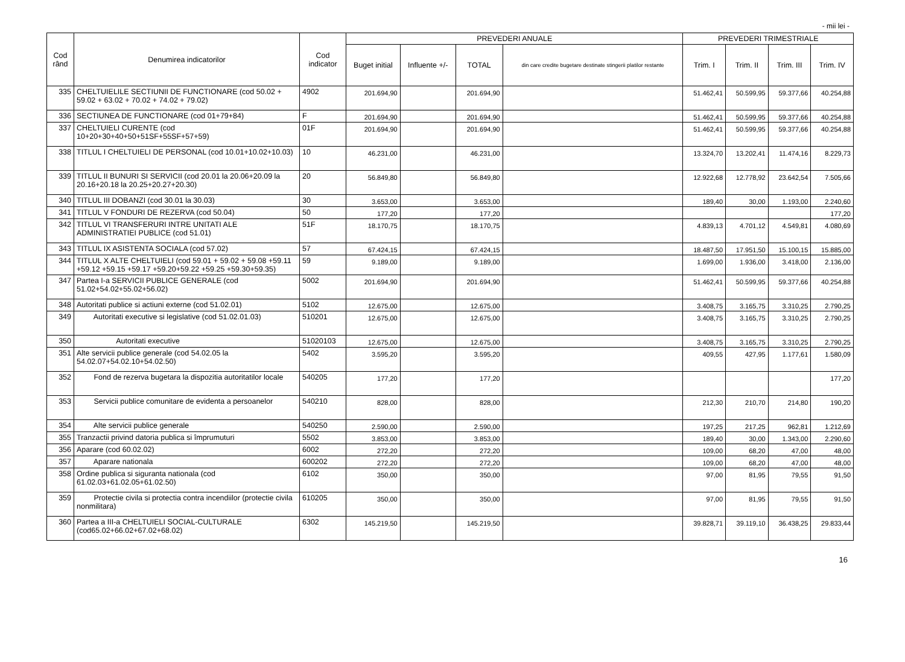- mii lei -
| Cod rând | Denumirea indicatorilor | Cod indicator | PREVEDERI ANUALE | | | | PREVEDERI TRIMESTRIALE | | | |
| --- | --- | --- | --- | --- | --- | --- | --- | --- | --- | --- |
| | | | Buget initial | Influente +/- | TOTAL | din care credite bugetare destinate stingerii platilor restante | Trim. I | Trim. II | Trim. III | Trim. IV |
| 335 | CHELTUIELILE SECTIUNII DE FUNCTIONARE (cod 50.02 + 59.02 + 63.02 + 70.02 + 74.02 + 79.02) | 4902 | 201.694,90 | | 201.694,90 | | 51.462,41 | 50.599,95 | 59.377,66 | 40.254,88 |
| 336 | SECTIUNEA DE FUNCTIONARE (cod 01+79+84) | F | 201.694,90 | | 201.694,90 | | 51.462,41 | 50.599,95 | 59.377,66 | 40.254,88 |
| 337 | CHELTUIELI CURENTE (cod 10+20+30+40+50+51SF+55SF+57+59) | 01F | 201.694,90 | | 201.694,90 | | 51.462,41 | 50.599,95 | 59.377,66 | 40.254,88 |
| 338 | TITLUL I CHELTUIELI DE PERSONAL (cod 10.01+10.02+10.03) | 10 | 46.231,00 | | 46.231,00 | | 13.324,70 | 13.202,41 | 11.474,16 | 8.229,73 |
| 339 | TITLUL II BUNURI SI SERVICII (cod 20.01 la 20.06+20.09 la 20.16+20.18 la 20.25+20.27+20.30) | 20 | 56.849,80 | | 56.849,80 | | 12.922,68 | 12.778,92 | 23.642,54 | 7.505,66 |
| 340 | TITLUL III DOBANZI (cod 30.01 la 30.03) | 30 | 3.653,00 | | 3.653,00 | | 189,40 | 30,00 | 1.193,00 | 2.240,60 |
| 341 | TITLUL V FONDURI DE REZERVA (cod 50.04) | 50 | 177,20 | | 177,20 | | | | | 177,20 |
| 342 | TITLUL VI TRANSFERURI INTRE UNITATI ALE ADMINISTRATIEI PUBLICE (cod 51.01) | 51F | 18.170,75 | | 18.170,75 | | 4.839,13 | 4.701,12 | 4.549,81 | 4.080,69 |
| 343 | TITLUL IX ASISTENTA SOCIALA (cod 57.02) | 57 | 67.424,15 | | 67.424,15 | | 18.487,50 | 17.951,50 | 15.100,15 | 15.885,00 |
| 344 | TITLUL X ALTE CHELTUIELI (cod 59.01 + 59.02 + 59.08 +59.11 +59.12 +59.15 +59.17 +59.20+59.22 +59.25 +59.30+59.35) | 59 | 9.189,00 | | 9.189,00 | | 1.699,00 | 1.936,00 | 3.418,00 | 2.136,00 |
| 347 | Partea I-a SERVICII PUBLICE GENERALE (cod 51.02+54.02+55.02+56.02) | 5002 | 201.694,90 | | 201.694,90 | | 51.462,41 | 50.599,95 | 59.377,66 | 40.254,88 |
| 348 | Autoritati publice si actiuni externe (cod 51.02.01) | 5102 | 12.675,00 | | 12.675,00 | | 3.408,75 | 3.165,75 | 3.310,25 | 2.790,25 |
| 349 | Autoritati executive si legislative (cod 51.02.01.03) | 510201 | 12.675,00 | | 12.675,00 | | 3.408,75 | 3.165,75 | 3.310,25 | 2.790,25 |
| 350 | Autoritati executive | 51020103 | 12.675,00 | | 12.675,00 | | 3.408,75 | 3.165,75 | 3.310,25 | 2.790,25 |
| 351 | Alte servicii publice generale (cod 54.02.05 la 54.02.07+54.02.10+54.02.50) | 5402 | 3.595,20 | | 3.595,20 | | 409,55 | 427,95 | 1.177,61 | 1.580,09 |
| 352 | Fond de rezerva bugetara la dispozitia autoritatilor locale | 540205 | 177,20 | | 177,20 | | | | | 177,20 |
| 353 | Servicii publice comunitare de evidenta a persoanelor | 540210 | 828,00 | | 828,00 | | 212,30 | 210,70 | 214,80 | 190,20 |
| 354 | Alte servicii publice generale | 540250 | 2.590,00 | | 2.590,00 | | 197,25 | 217,25 | 962,81 | 1.212,69 |
| 355 | Tranzactii privind datoria publica si împrumuturi | 5502 | 3.853,00 | | 3.853,00 | | 189,40 | 30,00 | 1.343,00 | 2.290,60 |
| 356 | Aparare (cod 60.02.02) | 6002 | 272,20 | | 272,20 | | 109,00 | 68,20 | 47,00 | 48,00 |
| 357 | Aparare nationala | 600202 | 272,20 | | 272,20 | | 109,00 | 68,20 | 47,00 | 48,00 |
| 358 | Ordine publica si siguranta nationala (cod 61.02.03+61.02.05+61.02.50) | 6102 | 350,00 | | 350,00 | | 97,00 | 81,95 | 79,55 | 91,50 |
| 359 | Protectie civila si protectia contra incendiilor (protectie civila nonmilitara) | 610205 | 350,00 | | 350,00 | | 97,00 | 81,95 | 79,55 | 91,50 |
| 360 | Partea a III-a CHELTUIELI SOCIAL-CULTURALE (cod65.02+66.02+67.02+68.02) | 6302 | 145.219,50 | | 145.219,50 | | 39.828,71 | 39.119,10 | 36.438,25 | 29.833,44 |
16